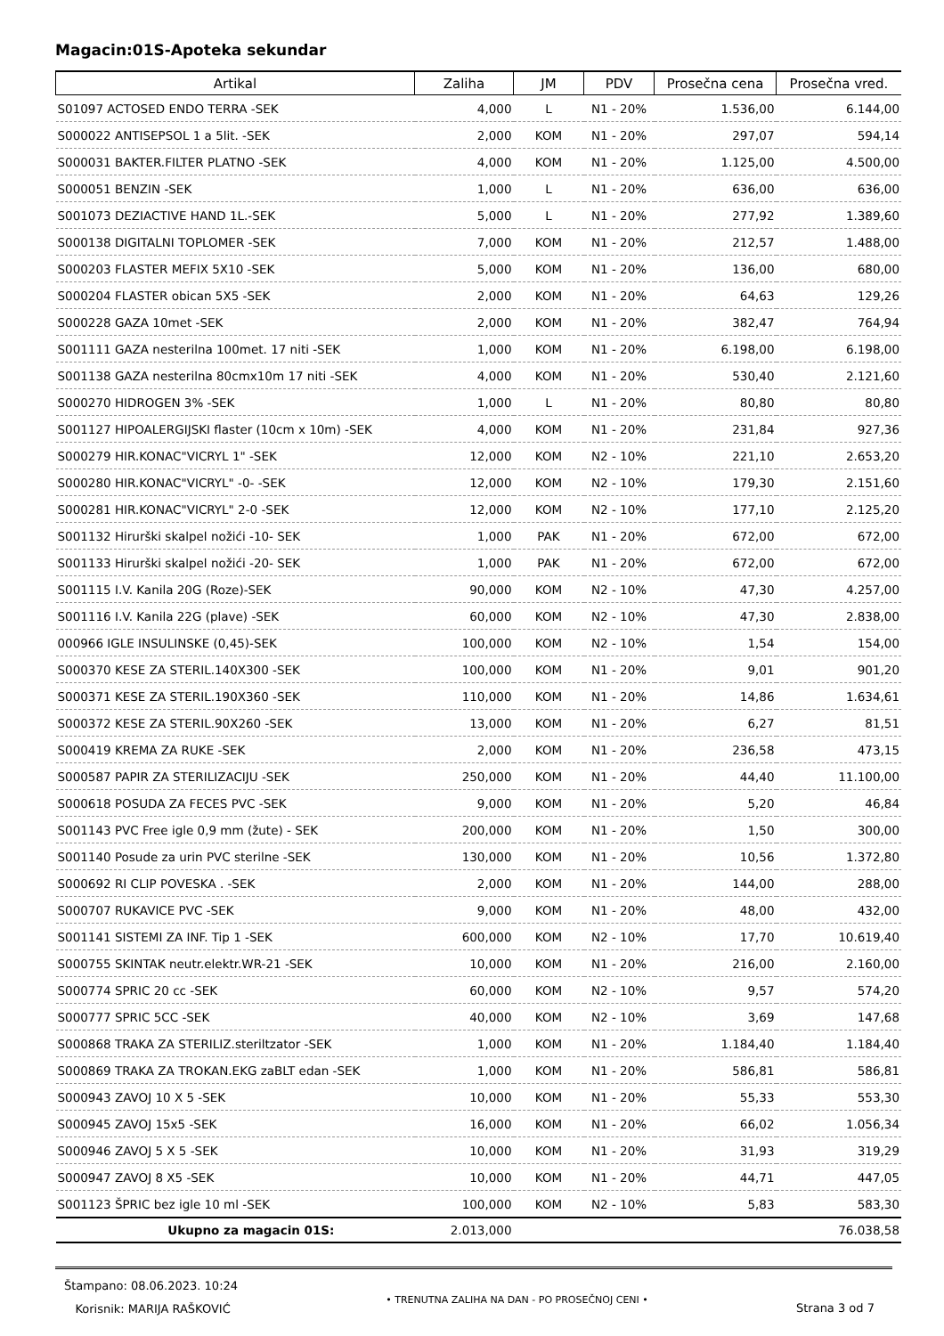Magacin:01S-Apoteka sekundar
| Artikal | Zaliha | JM | PDV | Prosečna cena | Prosečna vred. |
| --- | --- | --- | --- | --- | --- |
| S01097 ACTOSED ENDO TERRA -SEK | 4,000 | L | N1 - 20% | 1.536,00 | 6.144,00 |
| S000022 ANTISEPSOL 1 a 5lit. -SEK | 2,000 | KOM | N1 - 20% | 297,07 | 594,14 |
| S000031 BAKTER.FILTER PLATNO -SEK | 4,000 | KOM | N1 - 20% | 1.125,00 | 4.500,00 |
| S000051 BENZIN -SEK | 1,000 | L | N1 - 20% | 636,00 | 636,00 |
| S001073 DEZIACTIVE HAND 1L.-SEK | 5,000 | L | N1 - 20% | 277,92 | 1.389,60 |
| S000138 DIGITALNI TOPLOMER -SEK | 7,000 | KOM | N1 - 20% | 212,57 | 1.488,00 |
| S000203 FLASTER MEFIX 5X10 -SEK | 5,000 | KOM | N1 - 20% | 136,00 | 680,00 |
| S000204 FLASTER obican 5X5 -SEK | 2,000 | KOM | N1 - 20% | 64,63 | 129,26 |
| S000228 GAZA 10met -SEK | 2,000 | KOM | N1 - 20% | 382,47 | 764,94 |
| S001111 GAZA nesterilna 100met. 17 niti -SEK | 1,000 | KOM | N1 - 20% | 6.198,00 | 6.198,00 |
| S001138 GAZA nesterilna 80cmx10m 17 niti -SEK | 4,000 | KOM | N1 - 20% | 530,40 | 2.121,60 |
| S000270 HIDROGEN 3% -SEK | 1,000 | L | N1 - 20% | 80,80 | 80,80 |
| S001127 HIPOALERGIJSKI flaster (10cm x 10m) -SEK | 4,000 | KOM | N1 - 20% | 231,84 | 927,36 |
| S000279 HIR.KONAC"VICRYL 1" -SEK | 12,000 | KOM | N2 - 10% | 221,10 | 2.653,20 |
| S000280 HIR.KONAC"VICRYL" -0- -SEK | 12,000 | KOM | N2 - 10% | 179,30 | 2.151,60 |
| S000281 HIR.KONAC"VICRYL" 2-0 -SEK | 12,000 | KOM | N2 - 10% | 177,10 | 2.125,20 |
| S001132 Hirurški skalpel nožići -10- SEK | 1,000 | PAK | N1 - 20% | 672,00 | 672,00 |
| S001133 Hirurški skalpel nožići -20- SEK | 1,000 | PAK | N1 - 20% | 672,00 | 672,00 |
| S001115 I.V. Kanila 20G (Roze)-SEK | 90,000 | KOM | N2 - 10% | 47,30 | 4.257,00 |
| S001116 I.V. Kanila 22G (plave) -SEK | 60,000 | KOM | N2 - 10% | 47,30 | 2.838,00 |
| 000966 IGLE INSULINSKE (0,45)-SEK | 100,000 | KOM | N2 - 10% | 1,54 | 154,00 |
| S000370 KESE ZA STERIL.140X300 -SEK | 100,000 | KOM | N1 - 20% | 9,01 | 901,20 |
| S000371 KESE ZA STERIL.190X360 -SEK | 110,000 | KOM | N1 - 20% | 14,86 | 1.634,61 |
| S000372 KESE ZA STERIL.90X260 -SEK | 13,000 | KOM | N1 - 20% | 6,27 | 81,51 |
| S000419 KREMA ZA RUKE -SEK | 2,000 | KOM | N1 - 20% | 236,58 | 473,15 |
| S000587 PAPIR ZA STERILIZACIJU -SEK | 250,000 | KOM | N1 - 20% | 44,40 | 11.100,00 |
| S000618 POSUDA ZA FECES PVC -SEK | 9,000 | KOM | N1 - 20% | 5,20 | 46,84 |
| S001143 PVC Free igle 0,9 mm (žute) - SEK | 200,000 | KOM | N1 - 20% | 1,50 | 300,00 |
| S001140 Posude za urin PVC sterilne -SEK | 130,000 | KOM | N1 - 20% | 10,56 | 1.372,80 |
| S000692 RI CLIP POVESKA . -SEK | 2,000 | KOM | N1 - 20% | 144,00 | 288,00 |
| S000707 RUKAVICE PVC -SEK | 9,000 | KOM | N1 - 20% | 48,00 | 432,00 |
| S001141 SISTEMI ZA INF. Tip 1 -SEK | 600,000 | KOM | N2 - 10% | 17,70 | 10.619,40 |
| S000755 SKINTAK neutr.elektr.WR-21 -SEK | 10,000 | KOM | N1 - 20% | 216,00 | 2.160,00 |
| S000774 SPRIC 20 cc -SEK | 60,000 | KOM | N2 - 10% | 9,57 | 574,20 |
| S000777 SPRIC 5CC -SEK | 40,000 | KOM | N2 - 10% | 3,69 | 147,68 |
| S000868 TRAKA ZA STERILIZ.steriltzator -SEK | 1,000 | KOM | N1 - 20% | 1.184,40 | 1.184,40 |
| S000869 TRAKA ZA TROKAN.EKG zaBLT edan -SEK | 1,000 | KOM | N1 - 20% | 586,81 | 586,81 |
| S000943 ZAVOJ 10 X 5 -SEK | 10,000 | KOM | N1 - 20% | 55,33 | 553,30 |
| S000945 ZAVOJ 15x5 -SEK | 16,000 | KOM | N1 - 20% | 66,02 | 1.056,34 |
| S000946 ZAVOJ 5 X 5 -SEK | 10,000 | KOM | N1 - 20% | 31,93 | 319,29 |
| S000947 ZAVOJ 8 X5 -SEK | 10,000 | KOM | N1 - 20% | 44,71 | 447,05 |
| S001123 ŠPRIC bez igle 10 ml -SEK | 100,000 | KOM | N2 - 10% | 5,83 | 583,30 |
| Ukupno za magacin 01S: | 2.013,000 | | | | 76.038,58 |
Štampano: 08.06.2023. 10:24
Korisnik: MARIJA RAŠKOVIĆ
• TRENUTNA ZALIHA NA DAN - PO PROSEČNOJ CENI •
Strana 3 od 7